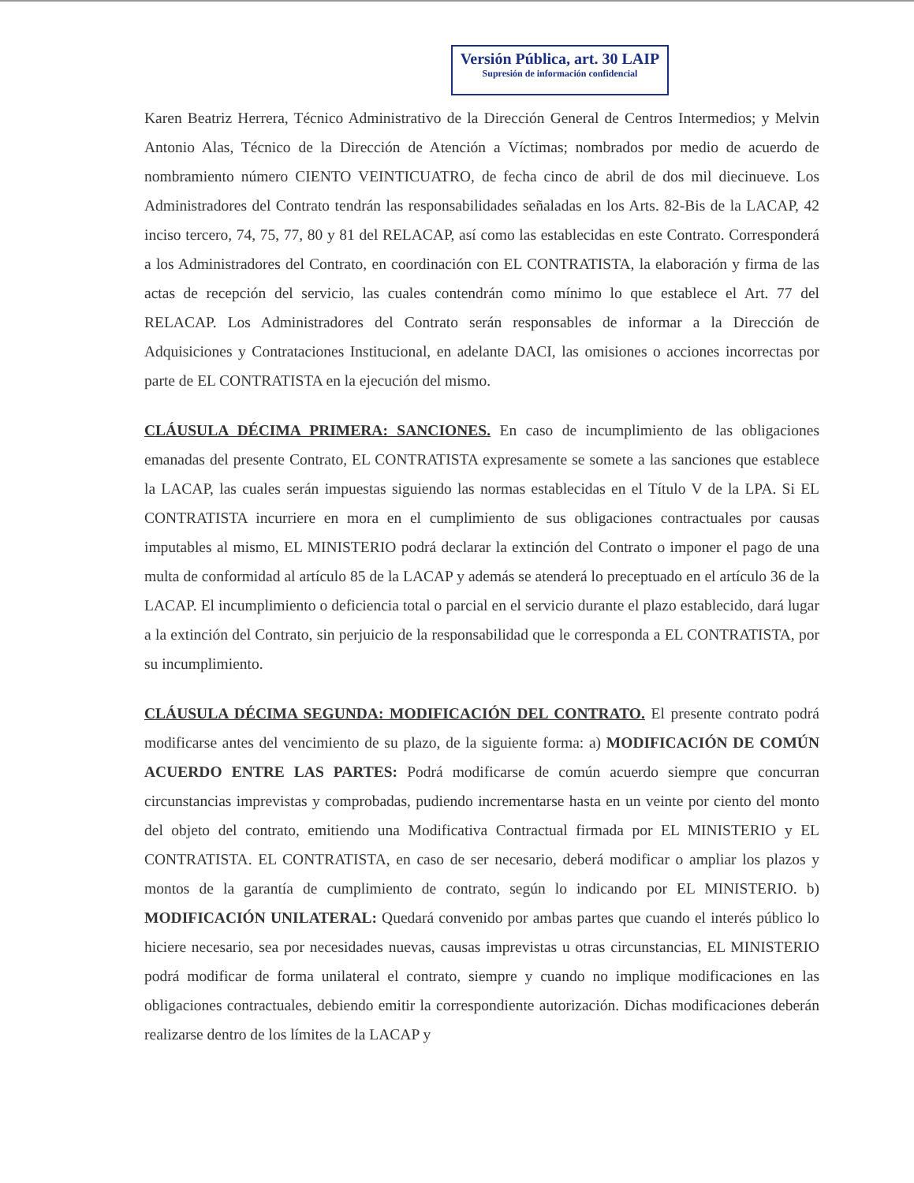Versión Pública, art. 30 LAIP
Supresión de información confidencial
Karen Beatriz Herrera, Técnico Administrativo de la Dirección General de Centros Intermedios; y Melvin Antonio Alas, Técnico de la Dirección de Atención a Víctimas; nombrados por medio de acuerdo de nombramiento número CIENTO VEINTICUATRO, de fecha cinco de abril de dos mil diecinueve. Los Administradores del Contrato tendrán las responsabilidades señaladas en los Arts. 82-Bis de la LACAP, 42 inciso tercero, 74, 75, 77, 80 y 81 del RELACAP, así como las establecidas en este Contrato. Corresponderá a los Administradores del Contrato, en coordinación con EL CONTRATISTA, la elaboración y firma de las actas de recepción del servicio, las cuales contendrán como mínimo lo que establece el Art. 77 del RELACAP. Los Administradores del Contrato serán responsables de informar a la Dirección de Adquisiciones y Contrataciones Institucional, en adelante DACI, las omisiones o acciones incorrectas por parte de EL CONTRATISTA en la ejecución del mismo.
CLÁUSULA DÉCIMA PRIMERA: SANCIONES. En caso de incumplimiento de las obligaciones emanadas del presente Contrato, EL CONTRATISTA expresamente se somete a las sanciones que establece la LACAP, las cuales serán impuestas siguiendo las normas establecidas en el Título V de la LPA. Si EL CONTRATISTA incurriere en mora en el cumplimiento de sus obligaciones contractuales por causas imputables al mismo, EL MINISTERIO podrá declarar la extinción del Contrato o imponer el pago de una multa de conformidad al artículo 85 de la LACAP y además se atenderá lo preceptuado en el artículo 36 de la LACAP. El incumplimiento o deficiencia total o parcial en el servicio durante el plazo establecido, dará lugar a la extinción del Contrato, sin perjuicio de la responsabilidad que le corresponda a EL CONTRATISTA, por su incumplimiento.
CLÁUSULA DÉCIMA SEGUNDA: MODIFICACIÓN DEL CONTRATO. El presente contrato podrá modificarse antes del vencimiento de su plazo, de la siguiente forma: a) MODIFICACIÓN DE COMÚN ACUERDO ENTRE LAS PARTES: Podrá modificarse de común acuerdo siempre que concurran circunstancias imprevistas y comprobadas, pudiendo incrementarse hasta en un veinte por ciento del monto del objeto del contrato, emitiendo una Modificativa Contractual firmada por EL MINISTERIO y EL CONTRATISTA. EL CONTRATISTA, en caso de ser necesario, deberá modificar o ampliar los plazos y montos de la garantía de cumplimiento de contrato, según lo indicando por EL MINISTERIO. b) MODIFICACIÓN UNILATERAL: Quedará convenido por ambas partes que cuando el interés público lo hiciere necesario, sea por necesidades nuevas, causas imprevistas u otras circunstancias, EL MINISTERIO podrá modificar de forma unilateral el contrato, siempre y cuando no implique modificaciones en las obligaciones contractuales, debiendo emitir la correspondiente autorización. Dichas modificaciones deberán realizarse dentro de los límites de la LACAP y